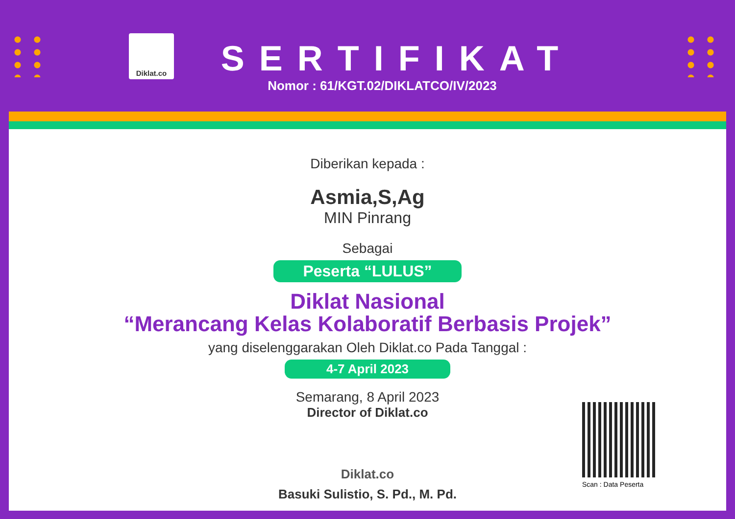Diklat.co
SERTIFIKAT
Nomor : 61/KGT.02/DIKLATCO/IV/2023
Diberikan kepada :
Asmia,S,Ag
MIN Pinrang
Sebagai
Peserta “LULUS”
Diklat Nasional
“Merancang Kelas Kolaboratif Berbasis Projek”
yang diselenggarakan Oleh Diklat.co Pada Tanggal :
4-7 April 2023
Semarang, 8 April 2023
Director of Diklat.co
Diklat.co
Basuki Sulistio, S. Pd., M. Pd.
Scan : Data Peserta